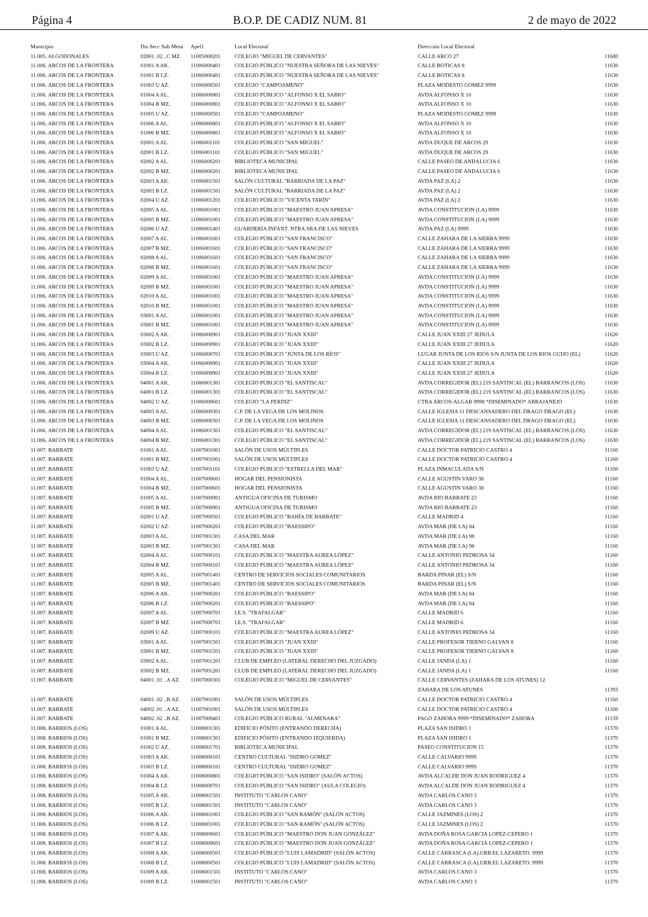Página 4 B.O.P. DE CADIZ NUM. 81 2 de mayo de 2022
| Municipio | Dis Secc Sub Mesa | Apel1 | Local Electoral | Dirección Local Electoral | |
| --- | --- | --- | --- | --- | --- |
| 11.005. ALGODONALES | 02001 .02 ..C MZ. | 11005000201 | COLEGIO "MIGUEL DE CERVANTES" | CALLE ARCO 27 | 11680 |
| 11.006. ARCOS DE LA FRONTERA | 01001 A AK. | 11006000401 | COLEGIO PÚBLICO "NUESTRA SEÑORA DE LAS NIEVES" | CALLE BOTICAS 8 | 11630 |
| 11.006. ARCOS DE LA FRONTERA | 01001 B LZ. | 11006000401 | COLEGIO PÚBLICO "NUESTRA SEÑORA DE LAS NIEVES" | CALLE BOTICAS 8 | 11630 |
| 11.006. ARCOS DE LA FRONTERA | 01003 U AZ. | 11006000501 | COLEGIO "CAMPOAMENO" | PLAZA MODESTO GOMEZ 9999 | 11630 |
| 11.006. ARCOS DE LA FRONTERA | 01004 A AL. | 11006000801 | COLEGIO PÚBLICO "ALFONSO X EL SABIO" | AVDA ALFONSO X 10 | 11630 |
| 11.006. ARCOS DE LA FRONTERA | 01004 B MZ. | 11006000801 | COLEGIO PÚBLICO "ALFONSO X EL SABIO" | AVDA ALFONSO X 10 | 11630 |
| 11.006. ARCOS DE LA FRONTERA | 01005 U AZ. | 11006000501 | COLEGIO "CAMPOAMENO" | PLAZA MODESTO GOMEZ 9999 | 11630 |
| 11.006. ARCOS DE LA FRONTERA | 01006 A AL. | 11006000801 | COLEGIO PÚBLICO "ALFONSO X EL SABIO" | AVDA ALFONSO X 10 | 11630 |
| 11.006. ARCOS DE LA FRONTERA | 01006 B MZ. | 11006000801 | COLEGIO PÚBLICO "ALFONSO X EL SABIO" | AVDA ALFONSO X 10 | 11630 |
| 11.006. ARCOS DE LA FRONTERA | 02001 A AL. | 11006001101 | COLEGIO PÚBLICO "SAN MIGUEL" | AVDA DUQUE DE ARCOS 29 | 11630 |
| 11.006. ARCOS DE LA FRONTERA | 02001 B LZ. | 11006001101 | COLEGIO PÚBLICO "SAN MIGUEL" | AVDA DUQUE DE ARCOS 29 | 11630 |
| 11.006. ARCOS DE LA FRONTERA | 02002 A AL. | 11006000201 | BIBLIOTECA MUNICIPAL | CALLE PASEO DE ANDALUCIA 6 | 11630 |
| 11.006. ARCOS DE LA FRONTERA | 02002 B MZ. | 11006000201 | BIBLIOTECA MUNICIPAL | CALLE PASEO DE ANDALUCIA 6 | 11630 |
| 11.006. ARCOS DE LA FRONTERA | 02003 A AK. | 11006001501 | SALÓN CULTURAL "BARRIADA DE LA PAZ" | AVDA PAZ (LA) 2 | 11630 |
| 11.006. ARCOS DE LA FRONTERA | 02003 B LZ. | 11006001501 | SALÓN CULTURAL "BARRIADA DE LA PAZ" | AVDA PAZ (LA) 2 | 11630 |
| 11.006. ARCOS DE LA FRONTERA | 02004 U AZ. | 11006001201 | COLEGIO PÚBLICO "VICENTA TARÍN" | AVDA PAZ (LA) 2 | 11630 |
| 11.006. ARCOS DE LA FRONTERA | 02005 A AL. | 11006001001 | COLEGIO PÚBLICO "MAESTRO JUAN APRESA" | AVDA CONSTITUCION (LA) 9999 | 11630 |
| 11.006. ARCOS DE LA FRONTERA | 02005 B MZ. | 11006001001 | COLEGIO PÚBLICO "MAESTRO JUAN APRESA" | AVDA CONSTITUCION (LA) 9999 | 11630 |
| 11.006. ARCOS DE LA FRONTERA | 02006 U AZ. | 11006001401 | GUARDERÍA INFANT. NTRA.SRA.DE LAS NIEVES | AVDA PAZ (LA) 9999 | 11630 |
| 11.006. ARCOS DE LA FRONTERA | 02007 A AL. | 11006001601 | COLEGIO PÚBLICO "SAN FRANCISCO" | CALLE ZAHARA DE LA SIERRA 9999 | 11630 |
| 11.006. ARCOS DE LA FRONTERA | 02007 B MZ. | 11006001601 | COLEGIO PÚBLICO "SAN FRANCISCO" | CALLE ZAHARA DE LA SIERRA 9999 | 11630 |
| 11.006. ARCOS DE LA FRONTERA | 02008 A AL. | 11006001601 | COLEGIO PÚBLICO "SAN FRANCISCO" | CALLE ZAHARA DE LA SIERRA 9999 | 11630 |
| 11.006. ARCOS DE LA FRONTERA | 02008 B MZ. | 11006001601 | COLEGIO PÚBLICO "SAN FRANCISCO" | CALLE ZAHARA DE LA SIERRA 9999 | 11630 |
| 11.006. ARCOS DE LA FRONTERA | 02009 A AL. | 11006001001 | COLEGIO PÚBLICO "MAESTRO JUAN APRESA" | AVDA CONSTITUCION (LA) 9999 | 11630 |
| 11.006. ARCOS DE LA FRONTERA | 02009 B MZ. | 11006001001 | COLEGIO PÚBLICO "MAESTRO JUAN APRESA" | AVDA CONSTITUCION (LA) 9999 | 11630 |
| 11.006. ARCOS DE LA FRONTERA | 02010 A AL. | 11006001001 | COLEGIO PÚBLICO "MAESTRO JUAN APRESA" | AVDA CONSTITUCION (LA) 9999 | 11630 |
| 11.006. ARCOS DE LA FRONTERA | 02010 B MZ. | 11006001001 | COLEGIO PÚBLICO "MAESTRO JUAN APRESA" | AVDA CONSTITUCION (LA) 9999 | 11630 |
| 11.006. ARCOS DE LA FRONTERA | 03001 A AL. | 11006001001 | COLEGIO PÚBLICO "MAESTRO JUAN APRESA" | AVDA CONSTITUCION (LA) 9999 | 11630 |
| 11.006. ARCOS DE LA FRONTERA | 03001 B MZ. | 11006001001 | COLEGIO PÚBLICO "MAESTRO JUAN APRESA" | AVDA CONSTITUCION (LA) 9999 | 11630 |
| 11.006. ARCOS DE LA FRONTERA | 03002 A AK. | 11006000901 | COLEGIO PÚBLICO "JUAN XXIII" | CALLE JUAN XXIII 27 JEDULA | 11620 |
| 11.006. ARCOS DE LA FRONTERA | 03002 B LZ. | 11006000901 | COLEGIO PÚBLICO "JUAN XXIII" | CALLE JUAN XXIII 27 JEDULA | 11620 |
| 11.006. ARCOS DE LA FRONTERA | 03003 U AZ. | 11006000701 | COLEGIO PÚBLICO "JUNTA DE LOS RÍOS" | LUGAR JUNTA DE LOS RIOS S/N JUNTA DE LOS RIOS GUIJO (EL) | 11620 |
| 11.006. ARCOS DE LA FRONTERA | 03004 A AK. | 11006000901 | COLEGIO PÚBLICO "JUAN XXIII" | CALLE JUAN XXIII 27 JEDULA | 11620 |
| 11.006. ARCOS DE LA FRONTERA | 03004 B LZ. | 11006000901 | COLEGIO PÚBLICO "JUAN XXIII" | CALLE JUAN XXIII 27 JEDULA | 11620 |
| 11.006. ARCOS DE LA FRONTERA | 04001 A AK. | 11006001301 | COLEGIO PÚBLICO "EL SANTISCAL" | AVDA CORREGIDOR (EL) 219 SANTISCAL (EL) BARRANCOS (LOS) | 11630 |
| 11.006. ARCOS DE LA FRONTERA | 04001 B LZ. | 11006001301 | COLEGIO PÚBLICO "EL SANTISCAL" | AVDA CORREGIDOR (EL) 219 SANTISCAL (EL) BARRANCOS (LOS) | 11630 |
| 11.006. ARCOS DE LA FRONTERA | 04002 U AZ. | 11006000601 | COLEGIO "LA PERDIZ" | CTRA ARCOS-ALGAR 9998 *DISEMINADO* ABRAJANEJO | 11630 |
| 11.006. ARCOS DE LA FRONTERA | 04003 A AL. | 11006000301 | C.P. DE LA VEGA DE LOS MOLINOS | CALLE IGLESIA 11 DESCANSADERO DEL DRAGO DRAGO (EL) | 11630 |
| 11.006. ARCOS DE LA FRONTERA | 04003 B MZ. | 11006000301 | C.P. DE LA VEGA DE LOS MOLINOS | CALLE IGLESIA 11 DESCANSADERO DEL DRAGO DRAGO (EL) | 11630 |
| 11.006. ARCOS DE LA FRONTERA | 04004 A AL. | 11006001301 | COLEGIO PÚBLICO "EL SANTISCAL" | AVDA CORREGIDOR (EL) 219 SANTISCAL (EL) BARRANCOS (LOS) | 11630 |
| 11.006. ARCOS DE LA FRONTERA | 04004 B MZ. | 11006001301 | COLEGIO PÚBLICO "EL SANTISCAL" | AVDA CORREGIDOR (EL) 219 SANTISCAL (EL) BARRANCOS (LOS) | 11630 |
| 11.007. BARBATE | 01001 A AL. | 11007001001 | SALÓN DE USOS MÚLTIPLES | CALLE DOCTOR PATRICIO CASTRO 4 | 11160 |
| 11.007. BARBATE | 01001 B MZ. | 11007001001 | SALÓN DE USOS MÚLTIPLES | CALLE DOCTOR PATRICIO CASTRO 4 | 11160 |
| 11.007. BARBATE | 01003 U AZ. | 11007001101 | COLEGIO PÚBLICO "ESTRELLA DEL MAR" | PLAZA INMACULADA S/N | 11160 |
| 11.007. BARBATE | 01004 A AL. | 11007000601 | HOGAR DEL PENSIONISTA | CALLE AGUSTIN VARO 38 | 11160 |
| 11.007. BARBATE | 01004 B MZ. | 11007000601 | HOGAR DEL PENSIONISTA | CALLE AGUSTIN VARO 38 | 11160 |
| 11.007. BARBATE | 01005 A AL. | 11007000901 | ANTIGUA OFICINA DE TURISMO | AVDA RIO BARBATE 23 | 11160 |
| 11.007. BARBATE | 01005 B MZ. | 11007000901 | ANTIGUA OFICINA DE TURISMO | AVDA RIO BARBATE 23 | 11160 |
| 11.007. BARBATE | 02001 U AZ. | 11007000501 | COLEGIO PÚBLICO "BAHÍA DE BARBATE" | CALLE MADRID 4 | 11160 |
| 11.007. BARBATE | 02002 U AZ. | 11007000201 | COLEGIO PÚBLICO "BAESSIPO" | AVDA MAR (DE LA) 84 | 11160 |
| 11.007. BARBATE | 02003 A AL. | 11007001301 | CASA DEL MAR | AVDA MAR (DE LA) 98 | 11160 |
| 11.007. BARBATE | 02003 B MZ. | 11007001301 | CASA DEL MAR | AVDA MAR (DE LA) 98 | 11160 |
| 11.007. BARBATE | 02004 A AL. | 11007000101 | COLEGIO PÚBLICO "MAESTRA AUREA LÓPEZ" | CALLE ANTONIO PEDROSA 34 | 11160 |
| 11.007. BARBATE | 02004 B MZ. | 11007000101 | COLEGIO PÚBLICO "MAESTRA AUREA LÓPEZ" | CALLE ANTONIO PEDROSA 34 | 11160 |
| 11.007. BARBATE | 02005 A AL. | 11007001401 | CENTRO DE SERVICIOS SOCIALES COMUNITARIOS | BARDA PINAR (EL) S/N | 11160 |
| 11.007. BARBATE | 02005 B MZ. | 11007001401 | CENTRO DE SERVICIOS SOCIALES COMUNITARIOS | BARDA PINAR (EL) S/N | 11160 |
| 11.007. BARBATE | 02006 A AK. | 11007000201 | COLEGIO PÚBLICO "BAESSIPO" | AVDA MAR (DE LA) 84 | 11160 |
| 11.007. BARBATE | 02006 B LZ. | 11007000201 | COLEGIO PÚBLICO "BAESSIPO" | AVDA MAR (DE LA) 84 | 11160 |
| 11.007. BARBATE | 02007 A AL. | 11007000701 | I.E.S. "TRAFALGAR" | CALLE MADRID 6 | 11160 |
| 11.007. BARBATE | 02007 B MZ. | 11007000701 | I.E.S. "TRAFALGAR" | CALLE MADRID 6 | 11160 |
| 11.007. BARBATE | 02009 U AZ. | 11007000101 | COLEGIO PÚBLICO "MAESTRA AUREA LÓPEZ" | CALLE ANTONIO PEDROSA 34 | 11160 |
| 11.007. BARBATE | 03001 A AL. | 11007001501 | COLEGIO PÚBLICO "JUAN XXIII" | CALLE PROFESOR TIERNO GALVAN 8 | 11160 |
| 11.007. BARBATE | 03001 B MZ. | 11007001501 | COLEGIO PÚBLICO "JUAN XXIII" | CALLE PROFESOR TIERNO GALVAN 8 | 11160 |
| 11.007. BARBATE | 03002 A AL. | 11007001201 | CLUB DE EMPLEO (LATERAL DERECHO DEL JUZGADO) | CALLE JANDA (LA) 1 | 11160 |
| 11.007. BARBATE | 03002 B MZ. | 11007001201 | CLUB DE EMPLEO (LATERAL DERECHO DEL JUZGADO) | CALLE JANDA (LA) 1 | 11160 |
| 11.007. BARBATE | 04001 .01 ..A AZ. | 11007000301 | COLEGIO PÚBLICO "MIGUEL DE CERVANTES" | CALLE CERVANTES (ZAHARA DE LOS ATUNES) 12 | |
| | | | | ZAHARA DE LOS ATUNES | 11393 |
| 11.007. BARBATE | 04001 .02 ..B AZ. | 11007001001 | SALÓN DE USOS MÚLTIPLES | CALLE DOCTOR PATRICIO CASTRO 4 | 11160 |
| 11.007. BARBATE | 04002 .01 ..A AZ. | 11007001001 | SALÓN DE USOS MÚLTIPLES | CALLE DOCTOR PATRICIO CASTRO 4 | 11160 |
| 11.007. BARBATE | 04002 .02 ..B AZ. | 11007000401 | COLEGIO PÚBLICO RURAL "ALMENARA" | PAGO ZAHORA 9999 *DISEMINADO* ZAHORA | 11159 |
| 11.008. BARRIOS (LOS) | 01001 A AL. | 11008001301 | EDIFICIO PÓSITO (ENTRANDO DERECHA) | PLAZA SAN ISIDRO 1 | 11370 |
| 11.008. BARRIOS (LOS) | 01001 B MZ. | 11008001301 | EDIFICIO PÓSITO (ENTRANDO IZQUIERDA) | PLAZA SAN ISIDRO 1 | 11370 |
| 11.008. BARRIOS (LOS) | 01002 U AZ. | 11008001701 | BIBLIOTECA MUNICIPAL | PASEO CONSTITUCION 15 | 11370 |
| 11.008. BARRIOS (LOS) | 01003 A AK. | 11008000101 | CENTRO CULTURAL "ISIDRO GOMEZ" | CALLE CALVARIO 9999 | 11370 |
| 11.008. BARRIOS (LOS) | 01003 B LZ. | 11008000101 | CENTRO CULTURAL "ISIDRO GOMEZ" | CALLE CALVARIO 9999 | 11370 |
| 11.008. BARRIOS (LOS) | 01004 A AK. | 11008000801 | COLEGIO PÚBLICO "SAN ISIDRO" (SALÓN ACTOS) | AVDA ALCALDE DON JUAN RODRIGUEZ 4 | 11370 |
| 11.008. BARRIOS (LOS) | 01004 B LZ. | 11008000701 | COLEGIO PÚBLICO "SAN ISIDRO" (AULA COLEGIO) | AVDA ALCALDE DON JUAN RODRIGUEZ 4 | 11370 |
| 11.008. BARRIOS (LOS) | 01005 A AK. | 11008001501 | INSTITUTO "CARLOS CANO" | AVDA CARLOS CANO 3 | 11370 |
| 11.008. BARRIOS (LOS) | 01005 B LZ. | 11008001501 | INSTITUTO "CARLOS CANO" | AVDA CARLOS CANO 3 | 11370 |
| 11.008. BARRIOS (LOS) | 01006 A AK. | 11008001001 | COLEGIO PÚBLICO "SAN RAMÓN" (SALÓN ACTOS) | CALLE JAZMINES (LOS) 2 | 11370 |
| 11.008. BARRIOS (LOS) | 01006 B LZ. | 11008001001 | COLEGIO PÚBLICO "SAN RAMÓN" (SALÓN ACTOS) | CALLE JAZMINES (LOS) 2 | 11370 |
| 11.008. BARRIOS (LOS) | 01007 A AK. | 11008000601 | COLEGIO PÚBLICO "MAESTRO DON JUAN GONZÁLEZ" | AVDA DOÑA ROSA GARCIA LOPEZ-CEPERO 1 | 11370 |
| 11.008. BARRIOS (LOS) | 01007 B LZ. | 11008000601 | COLEGIO PÚBLICO "MAESTRO DON JUAN GONZÁLEZ" | AVDA DOÑA ROSA GARCIA LOPEZ-CEPERO 1 | 11370 |
| 11.008. BARRIOS (LOS) | 01008 A AK. | 11008000501 | COLEGIO PÚBLICO "LUIS LAMADRID" (SALÓN ACTOS) | CALLE CARRASCA (LA).URB.EL LAZARETO. 9999 | 11370 |
| 11.008. BARRIOS (LOS) | 01008 B LZ. | 11008000501 | COLEGIO PÚBLICO "LUIS LAMADRID" (SALÓN ACTOS) | CALLE CARRASCA (LA).URB.EL LAZARETO. 9999 | 11370 |
| 11.008. BARRIOS (LOS) | 01009 A AK. | 11008001501 | INSTITUTO "CARLOS CANO" | AVDA CARLOS CANO 3 | 11370 |
| 11.008. BARRIOS (LOS) | 01009 B LZ. | 11008001501 | INSTITUTO "CARLOS CANO" | AVDA CARLOS CANO 3 | 11370 |